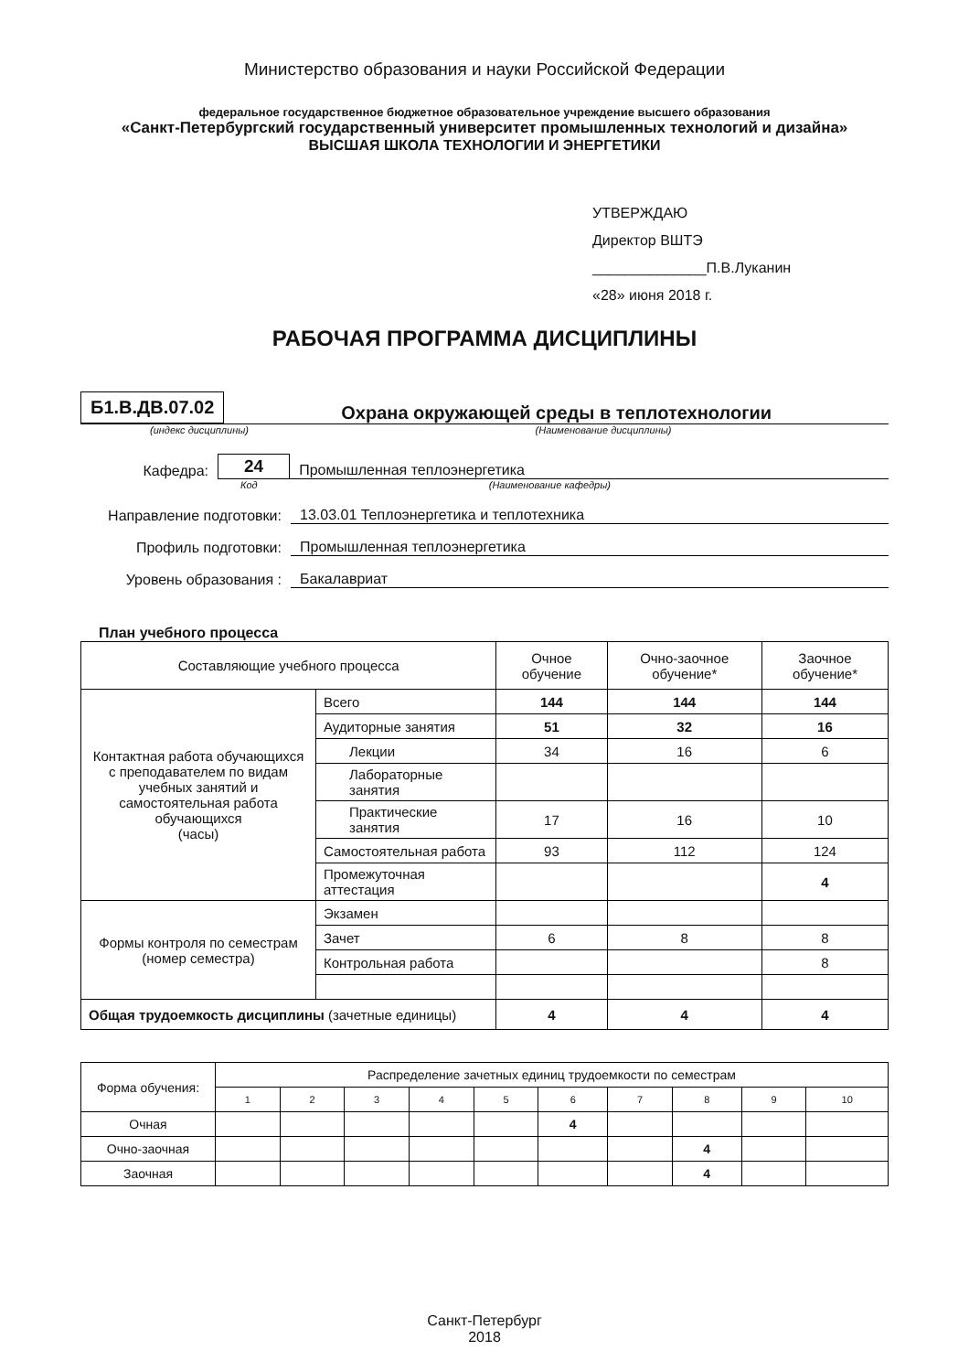Министерство образования и науки Российской Федерации
федеральное государственное бюджетное образовательное учреждение высшего образования
«Санкт-Петербургский государственный университет промышленных технологий и дизайна»
ВЫСШАЯ ШКОЛА ТЕХНОЛОГИИ И ЭНЕРГЕТИКИ
УТВЕРЖДАЮ
Директор ВШТЭ
______________П.В.Луканин
«28» июня 2018 г.
РАБОЧАЯ ПРОГРАММА ДИСЦИПЛИНЫ
Б1.В.ДВ.07.02
Охрана окружающей среды в теплотехнологии
(индекс дисциплины) (Наименование дисциплины)
Кафедра: 24 Промышленная теплоэнергетика
Код (Наименование кафедры)
Направление подготовки: 13.03.01 Теплоэнергетика и теплотехника
Профиль подготовки: Промышленная теплоэнергетика
Уровень образования : Бакалавриат
План учебного процесса
| Составляющие учебного процесса | | Очное обучение | Очно-заочное обучение* | Заочное обучение* |
| --- | --- | --- | --- | --- |
| Контактная работа обучающихся с преподавателем по видам учебных занятий и самостоятельная работа обучающихся (часы) | Всего | 144 | 144 | 144 |
| | Аудиторные занятия | 51 | 32 | 16 |
| | Лекции | 34 | 16 | 6 |
| | Лабораторные занятия | | | |
| | Практические занятия | 17 | 16 | 10 |
| | Самостоятельная работа | 93 | 112 | 124 |
| | Промежуточная аттестация | | | 4 |
| Формы контроля по семестрам (номер семестра) | Экзамен | | | |
| | Зачет | 6 | 8 | 8 |
| | Контрольная работа | | | 8 |
| Общая трудоемкость дисциплины (зачетные единицы) | | 4 | 4 | 4 |
| Форма обучения: | Распределение зачетных единиц трудоемкости по семестрам | | | | | | | | | |
| --- | --- | --- | --- | --- | --- | --- | --- | --- | --- | --- |
| | 1 | 2 | 3 | 4 | 5 | 6 | 7 | 8 | 9 | 10 |
| Очная | | | | | | 4 | | | | |
| Очно-заочная | | | | | | | | 4 | | |
| Заочная | | | | | | | | 4 | | |
Санкт-Петербург
2018